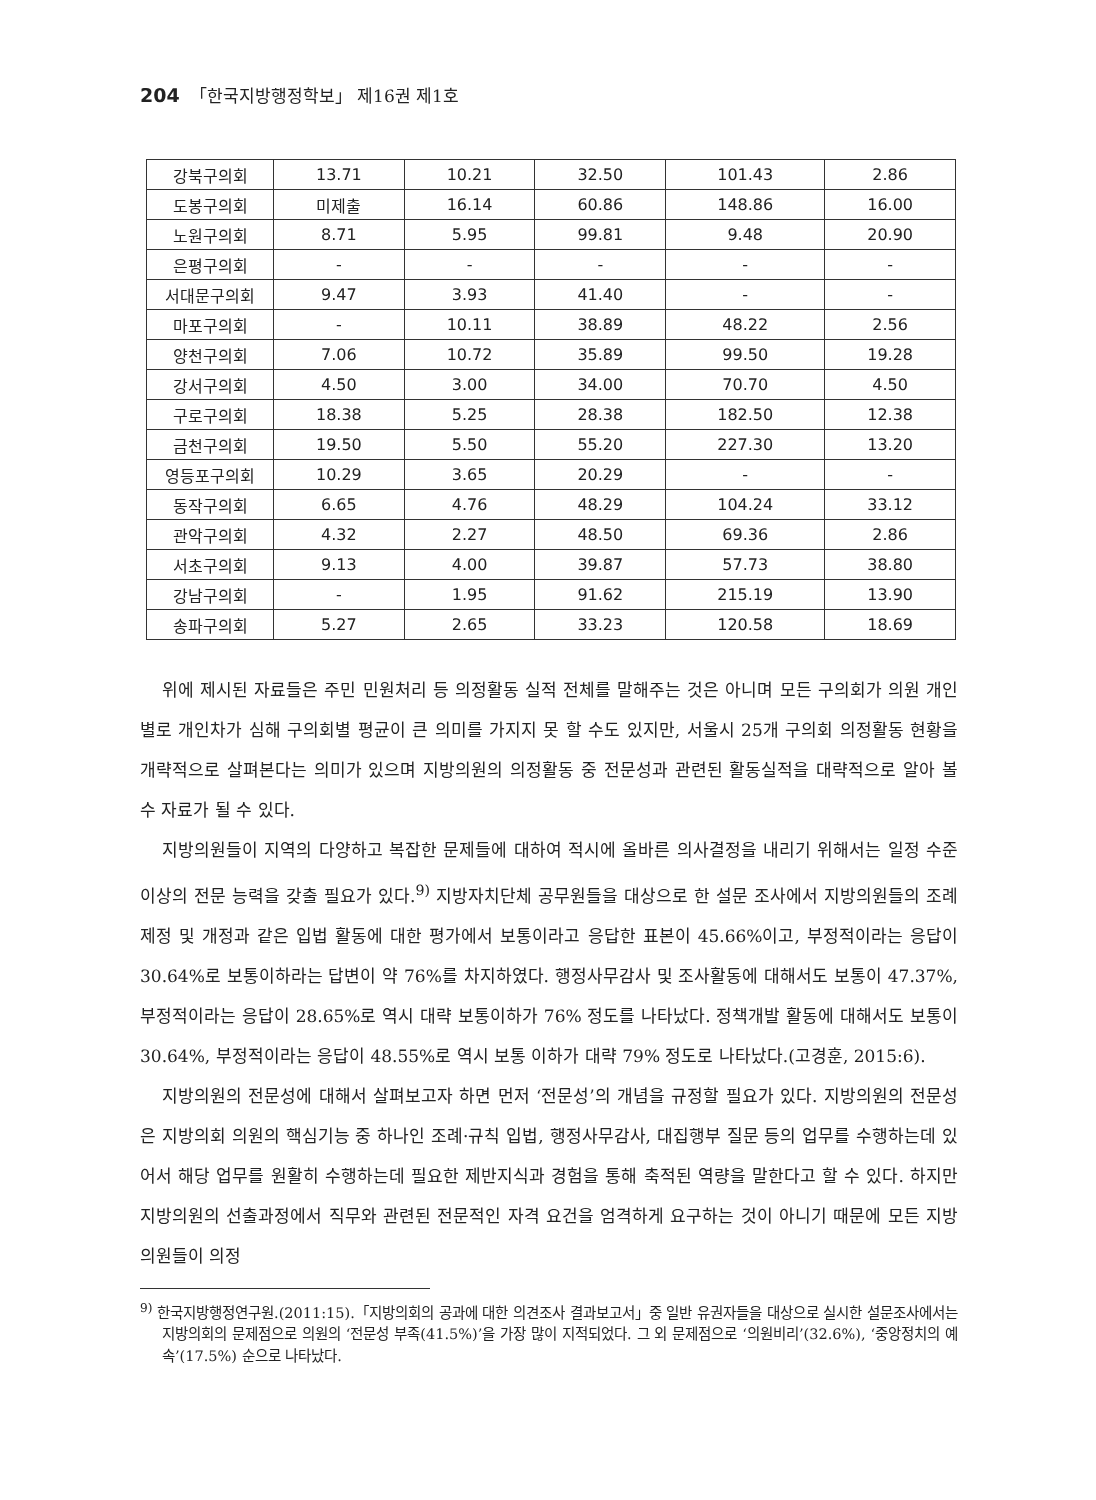204 「한국지방행정학보」 제16권 제1호
| 강북구의회 | 13.71 | 10.21 | 32.50 | 101.43 | 2.86 |
| 도봉구의회 | 미제출 | 16.14 | 60.86 | 148.86 | 16.00 |
| 노원구의회 | 8.71 | 5.95 | 99.81 | 9.48 | 20.90 |
| 은평구의회 | - | - | - | - | - |
| 서대문구의회 | 9.47 | 3.93 | 41.40 | - | - |
| 마포구의회 | - | 10.11 | 38.89 | 48.22 | 2.56 |
| 양천구의회 | 7.06 | 10.72 | 35.89 | 99.50 | 19.28 |
| 강서구의회 | 4.50 | 3.00 | 34.00 | 70.70 | 4.50 |
| 구로구의회 | 18.38 | 5.25 | 28.38 | 182.50 | 12.38 |
| 금천구의회 | 19.50 | 5.50 | 55.20 | 227.30 | 13.20 |
| 영등포구의회 | 10.29 | 3.65 | 20.29 | - | - |
| 동작구의회 | 6.65 | 4.76 | 48.29 | 104.24 | 33.12 |
| 관악구의회 | 4.32 | 2.27 | 48.50 | 69.36 | 2.86 |
| 서초구의회 | 9.13 | 4.00 | 39.87 | 57.73 | 38.80 |
| 강남구의회 | - | 1.95 | 91.62 | 215.19 | 13.90 |
| 송파구의회 | 5.27 | 2.65 | 33.23 | 120.58 | 18.69 |
위에 제시된 자료들은 주민 민원처리 등 의정활동 실적 전체를 말해주는 것은 아니며 모든 구의회가 의원 개인별로 개인차가 심해 구의회별 평균이 큰 의미를 가지지 못 할 수도 있지만, 서울시 25개 구의회 의정활동 현황을 개략적으로 살펴본다는 의미가 있으며 지방의원의 의정활동 중 전문성과 관련된 활동실적을 대략적으로 알아 볼 수 자료가 될 수 있다.
지방의원들이 지역의 다양하고 복잡한 문제들에 대하여 적시에 올바른 의사결정을 내리기 위해서는 일정 수준 이상의 전문 능력을 갖출 필요가 있다.<sup>9)</sup> 지방자치단체 공무원들을 대상으로 한 설문 조사에서 지방의원들의 조례제정 및 개정과 같은 입법 활동에 대한 평가에서 보통이라고 응답한 표본이 45.66%이고, 부정적이라는 응답이 30.64%로 보통이하라는 답변이 약 76%를 차지하였다. 행정사무감사 및 조사활동에 대해서도 보통이 47.37%, 부정적이라는 응답이 28.65%로 역시 대략 보통이하가 76% 정도를 나타났다. 정책개발 활동에 대해서도 보통이 30.64%, 부정적이라는 응답이 48.55%로 역시 보통 이하가 대략 79% 정도로 나타났다.(고경훈, 2015:6).
지방의원의 전문성에 대해서 살펴보고자 하면 먼저 ‘전문성’의 개념을 규정할 필요가 있다. 지방의원의 전문성은 지방의회 의원의 핵심기능 중 하나인 조례·규칙 입법, 행정사무감사, 대집행부 질문 등의 업무를 수행하는데 있어서 해당 업무를 원활히 수행하는데 필요한 제반지식과 경험을 통해 축적된 역량을 말한다고 할 수 있다. 하지만 지방의원의 선출과정에서 직무와 관련된 전문적인 자격 요건을 엄격하게 요구하는 것이 아니기 때문에 모든 지방의원들이 의정
<sup>9)</sup> 한국지방행정연구원.(2011:15).「지방의회의 공과에 대한 의견조사 결과보고서」중 일반 유권자들을 대상으로 실시한 설문조사에서는 지방의회의 문제점으로 의원의 ‘전문성 부족(41.5%)’을 가장 많이 지적되었다. 그 외 문제점으로 ‘의원비리’(32.6%), ‘중앙정치의 예속’(17.5%) 순으로 나타났다.